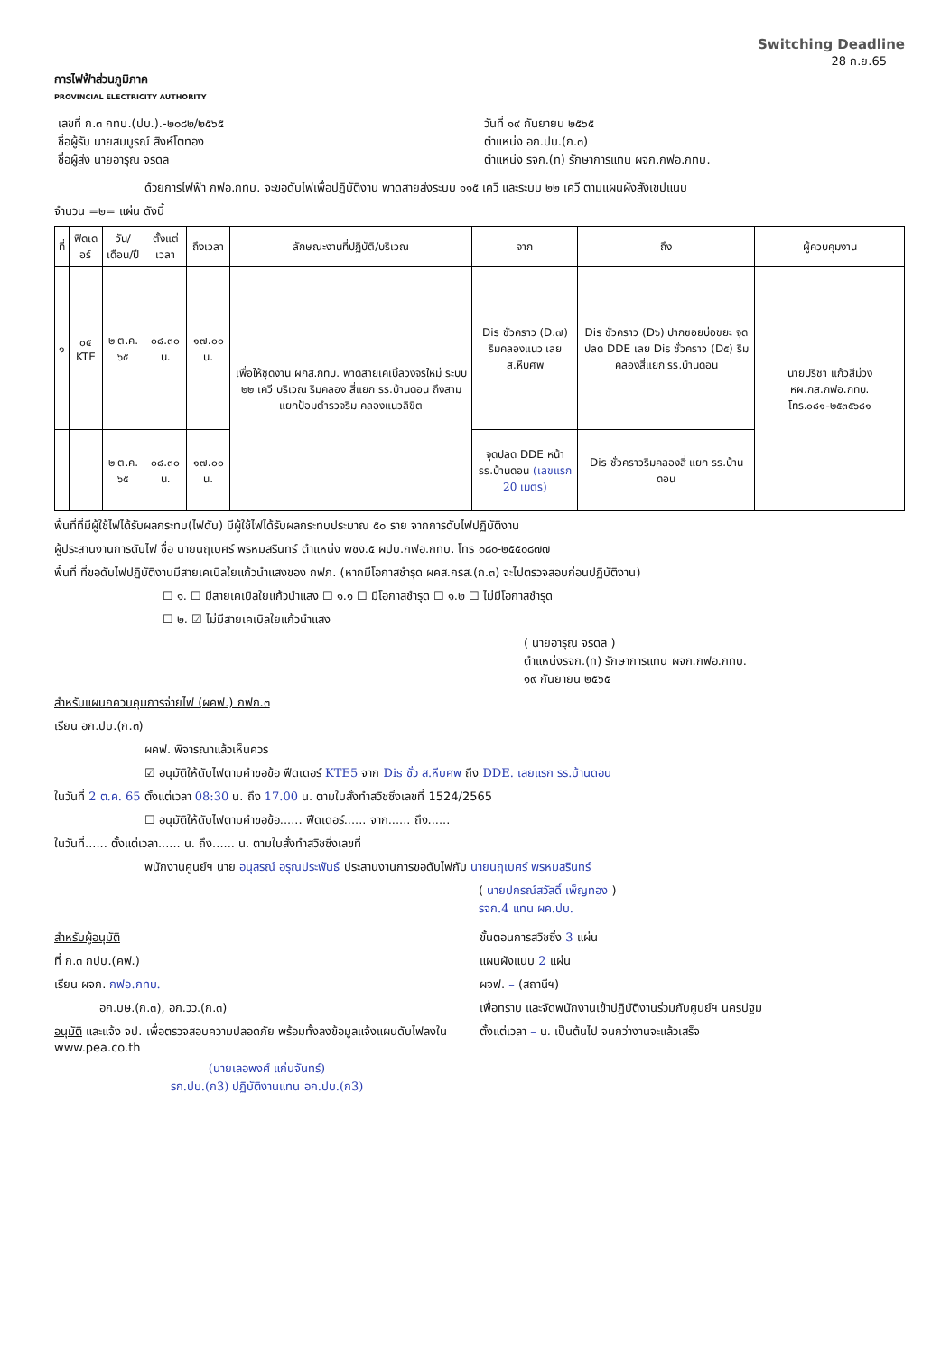Switching Deadline
28 ก.ย.65
การไฟฟ้าส่วนภูมิภาค
PROVINCIAL ELECTRICITY AUTHORITY
เลขที่ ก.๓ กทบ.(ปบ.).-๒๐๘๒/๒๕๖๕
ชื่อผู้รับ นายสมบูรณ์ สิงห์โตทอง
ชื่อผู้ส่ง นายอารุณ จรดล
วันที่ ๑๙ กันยายน ๒๕๖๕
ตำแหน่ง อก.ปบ.(ก.๓)
ตำแหน่ง รจก.(ท) รักษาการแทน ผจก.กฟอ.กทบ.
ด้วยการไฟฟ้า กฟอ.กทบ. จะขอดับไฟเพื่อปฏิบัติงาน พาดสายส่งระบบ ๑๑๕ เควี และระบบ ๒๒ เควี ตามแผนผังสังเขปแนบ
จำนวน =๒= แผ่น ดังนี้
| ที่ | ฟิดเดอร์ | วัน/เดือน/ปี | ตั้งแต่เวลา | ถึงเวลา | ลักษณะงานที่ปฏิบัติ/บริเวณ | จาก | ถึง | ผู้ควบคุมงาน |
| --- | --- | --- | --- | --- | --- | --- | --- | --- |
| ๑ | ๐๕ KTE | ๒ ต.ค. ๖๕ | ๐๘.๓๐ น. | ๑๗.๐๐ น. | เพื่อให้ชุดงาน ผกส.กทบ. พาดสายเคเบิ้ลวงจรใหม่ ระบบ ๒๒ เควี บริเวณ ริมคลอง สี่แยก รร.บ้านดอน ถึงสามแยกป้อมตำรวจริม คลองแนวลิขิต | Dis ชั่วคราว (D.๗) ริมคลองแนว เลย ส.หีบศพ | Dis ชั่วคราว (D๖) ปากซอยบ่อขยะ จุดปลด DDE เลย Dis ชั่วคราว (D๕) ริมคลองสี่แยก รร.บ้านดอน | นายปรีชา แก้วสีม่วง หผ.กส.กฟอ.กทบ. โทร.๐๘๑-๒๕๓๕๖๘๑ |
| | | ๒ ต.ค. ๖๕ | ๐๘.๓๐ น. | ๑๗.๐๐ น. | | จุดปลด DDE หน้า รร.บ้านดอน (เลขแรก 20 เมตร) | Dis ชั่วคราวริมคลองสี่ แยก รร.บ้านดอน | |
พื้นที่ที่มีผู้ใช้ไฟได้รับผลกระทบ(ไฟดับ) มีผู้ใช้ไฟได้รับผลกระทบประมาณ ๕๐ ราย จากการดับไฟปฏิบัติงาน
ผู้ประสานงานการดับไฟ ชื่อ นายนฤเบศร์ พรหมสรินทร์ ตำแหน่ง พชง.๕ ผปบ.กฟอ.กทบ. โทร ๐๘๐-๒๕๕๐๘๗๗
พื้นที่ ที่ขอดับไฟปฏิบัติงานมีสายเคเบิลใยแก้วนำแสงของ กฟภ. (หากมีโอกาสชำรุด ผคส.กรส.(ก.๓) จะไปตรวจสอบก่อนปฏิบัติงาน)
☐ ๑. ☐ มีสายเคเบิลใยแก้วนำแสง ☐ ๑.๑ ☐ มีโอกาสชำรุด ☐ ๑.๒ ☐ ไม่มีโอกาสชำรุด
☐ ๒. ☑ ไม่มีสายเคเบิลใยแก้วนำแสง
( นายอารุณ จรดล )
ตำแหน่งรจก.(ท) รักษาการแทน ผจก.กฟอ.กทบ.
๑๙ กันยายน ๒๕๖๕
สำหรับแผนกควบคุมการจ่ายไฟ (ผคฟ.) กฟก.๓
เรียน อก.ปบ.(ก.๓)
ผคฟ. พิจารณาแล้วเห็นควร
☑ อนุมัติให้ดับไฟตามคำขอข้อ ฟีดเดอร์ KTE5 จาก Dis ชั่ว ส.หีบศพ ถึง DDE. เลยแรก รร.บ้านดอน
ในวันที่ 2 ต.ค. 65 ตั้งแต่เวลา 08:30 น. ถึง 17.00 น. ตามใบสั่งทำสวิชซิ่งเลขที่ 1524/2565
☐ อนุมัติให้ดับไฟตามคำขอข้อ...... ฟีดเดอร์...... จาก...... ถึง......
ในวันที่...... ตั้งแต่เวลา...... น. ถึง...... น. ตามใบสั่งทำสวิชซิ่งเลขที่
พนักงานศูนย์ฯ นาย อนุสรณ์ อรุณประพันธ์ ประสานงานการขอดับไฟกับ นายนฤเบศร์ พรหมสรินทร์
( นายปกรณ์สวัสดิ์ เพ็ญทอง )
รจก.4 แทน ผค.ปบ.
สำหรับผู้อนุมัติ
ที่ ก.๓ กปบ.(คฟ.)
เรียน ผจก. กฟอ.กทบ.
อก.บษ.(ก.๓), อก.วว.(ก.๓)
อนุมัติ และแจ้ง จป. เพื่อตรวจสอบความปลอดภัย พร้อมทั้งลงข้อมูลแจ้งแผนดับไฟลงใน www.pea.co.th
(นายเลอพงศ์ แก่นจันทร์)
รก.ปบ.(ก3) ปฏิบัติงานแทน อก.ปบ.(ก3)
ขั้นตอนการสวิชซิ่ง 3 แผ่น
แผนผังแนบ 2 แผ่น
ผจฟ. – (สถานีฯ)
เพื่อทราบ และจัดพนักงานเข้าปฏิบัติงานร่วมกับศูนย์ฯ นครปฐม
ตั้งแต่เวลา – น. เป็นต้นไป จนกว่างานจะแล้วเสร็จ